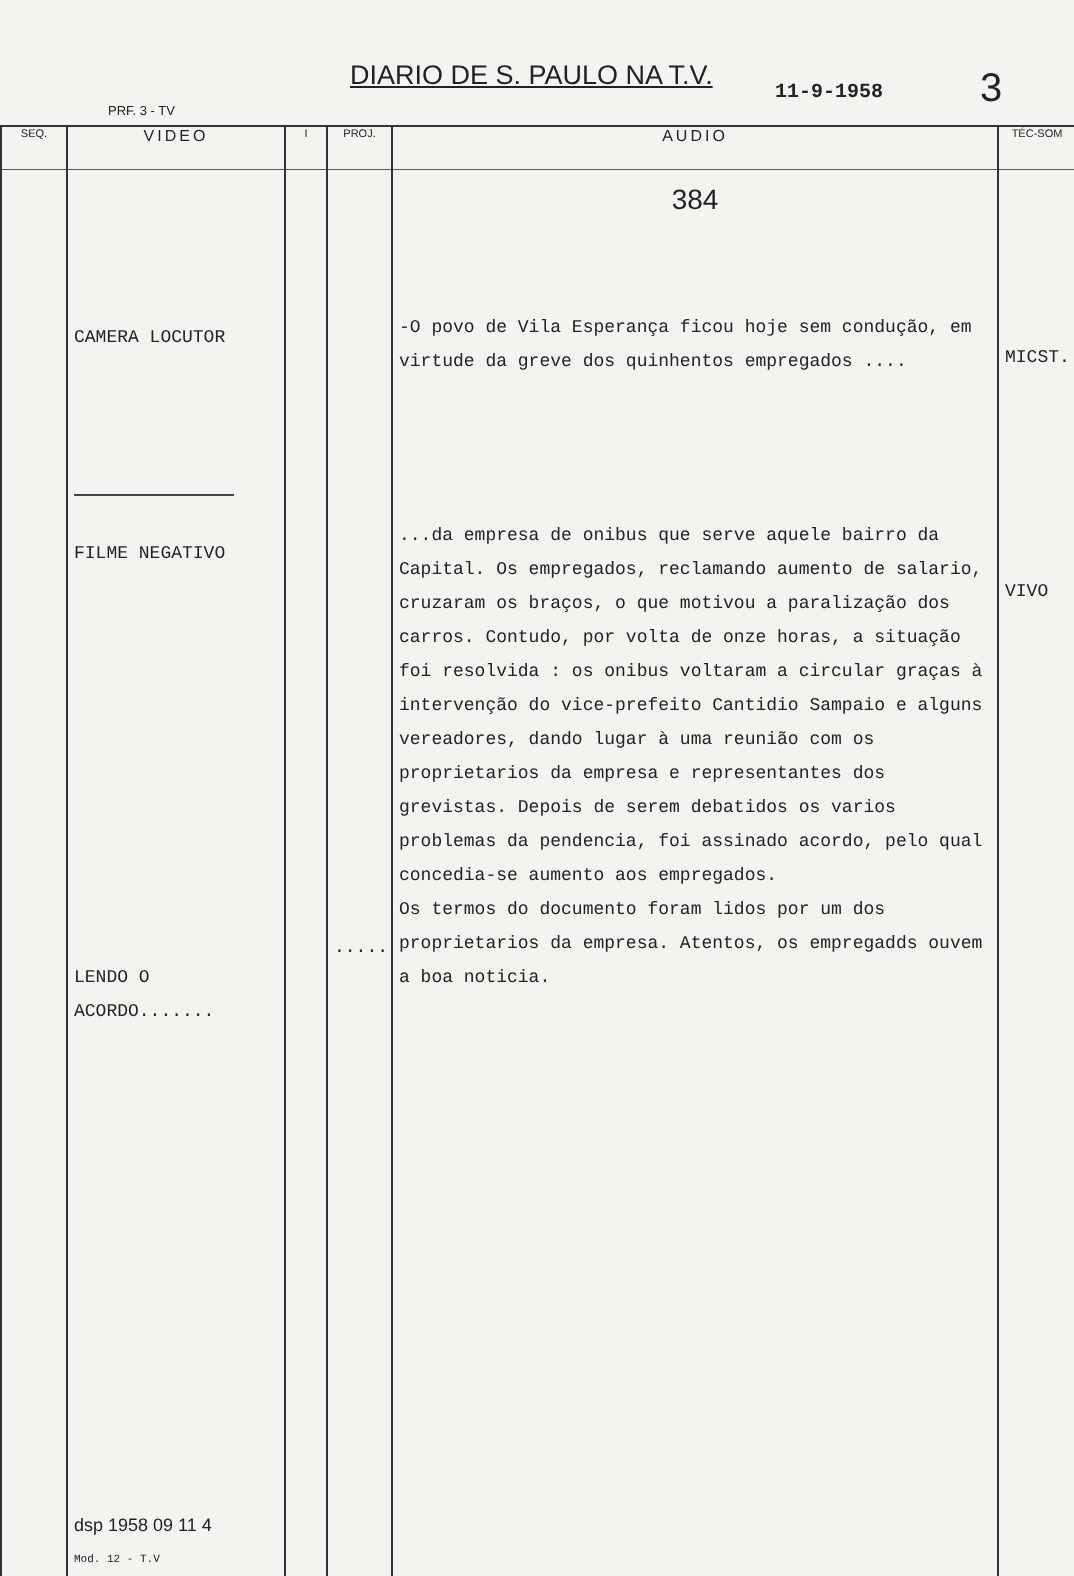DIARIO DE S. PAULO NA T.V. 11-9-1958 3
PRF. 3 - TV
| SEQ. | VIDEO | I | PROJ. | AUDIO | TÉC-SOM |
| --- | --- | --- | --- | --- | --- |
| | CAMERA LOCUTOR FILME NEGATIVO LENDO O ACORDO....... dsp 1958 09 11 4 Mod. 12 - T.V | | ..... | 384 -O povo de Vila Esperança ficou hoje sem condução, em virtude da greve dos quinhentos empregados .... ...da empresa de onibus que serve aquele bairro da Capital. Os empregados, reclamando aumento de salario, cruzaram os braços, o que motivou a paralização dos carros. Contudo, por volta de onze horas, a situação foi resolvida : os onibus voltaram a circular graças à intervenção do vice-prefeito Cantidio Sampaio e alguns vereadores, dando lugar à uma reunião com os proprietarios da empresa e representantes dos grevistas. Depois de serem debatidos os varios problemas da pendencia, foi assinado acordo, pelo qual concedia-se aumento aos empregados. Os termos do documento foram lidos por um dos proprietarios da empresa. Atentos, os empregadds ouvem a boa noticia. | MICST. VIVO |